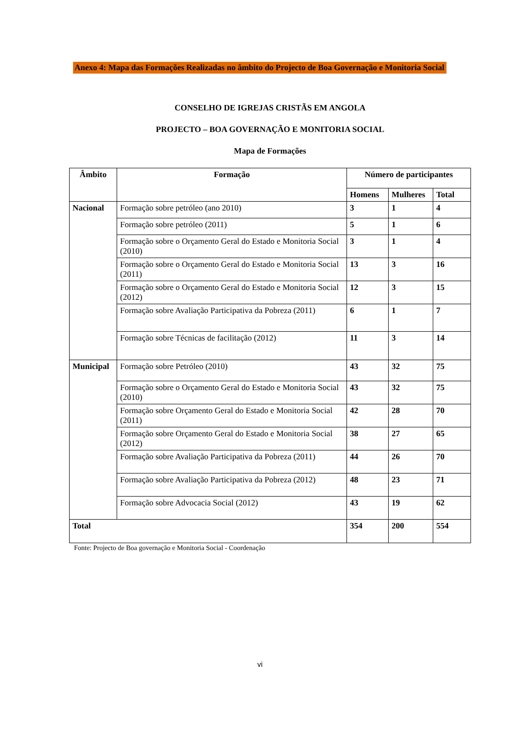Anexo 4: Mapa das Formações Realizadas no âmbito do Projecto de Boa Governação e Monitoria Social
CONSELHO DE IGREJAS CRISTÃS EM ANGOLA
PROJECTO – BOA GOVERNAÇÃO E MONITORIA SOCIAL
Mapa de Formações
| Âmbito | Formação | Número de participantes | | |
| --- | --- | --- | --- | --- |
| | | Homens | Mulheres | Total |
| Nacional | Formação sobre petróleo (ano 2010) | 3 | 1 | 4 |
| | Formação sobre petróleo (2011) | 5 | 1 | 6 |
| | Formação sobre o Orçamento Geral do Estado e Monitoria Social (2010) | 3 | 1 | 4 |
| | Formação sobre o Orçamento Geral do Estado e Monitoria Social (2011) | 13 | 3 | 16 |
| | Formação sobre o Orçamento Geral do Estado e Monitoria Social (2012) | 12 | 3 | 15 |
| | Formação sobre Avaliação Participativa da Pobreza (2011) | 6 | 1 | 7 |
| | Formação sobre Técnicas de facilitação (2012) | 11 | 3 | 14 |
| Municipal | Formação sobre Petróleo (2010) | 43 | 32 | 75 |
| | Formação sobre o Orçamento Geral do Estado e Monitoria Social (2010) | 43 | 32 | 75 |
| | Formação sobre Orçamento Geral do Estado e Monitoria Social (2011) | 42 | 28 | 70 |
| | Formação sobre Orçamento Geral do Estado e Monitoria Social (2012) | 38 | 27 | 65 |
| | Formação sobre Avaliação Participativa da Pobreza (2011) | 44 | 26 | 70 |
| | Formação sobre Avaliação Participativa da Pobreza (2012) | 48 | 23 | 71 |
| | Formação sobre Advocacia Social (2012) | 43 | 19 | 62 |
| Total | | 354 | 200 | 554 |
Fonte: Projecto de Boa governação e Monitoria Social - Coordenação
vi